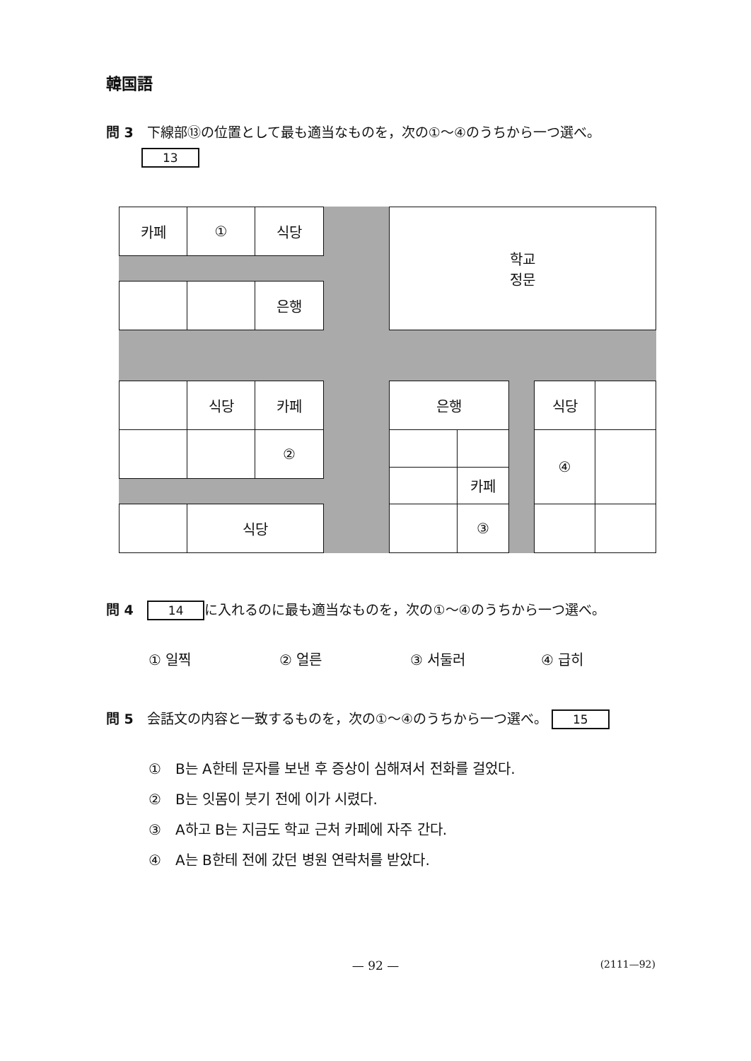韓国語
問 3　下線部⑬の位置として最も適当なものを，次の①～④のうちから一つ選べ。
13
카페 ① 식당
학교
정문
은행
식당 카페
②
식당
은행
카페
③
식당
④
問 4　14 に入れるのに最も適当なものを，次の①～④のうちから一つ選べ。
① 일찍 ② 얼른 ③ 서둘러 ④ 급히
問 5　会話文の内容と一致するものを，次の①～④のうちから一つ選べ。 15
①　B는 A한테 문자를 보낸 후 증상이 심해져서 전화를 걸었다.
②　B는 잇몸이 붓기 전에 이가 시렸다.
③　A하고 B는 지금도 학교 근처 카페에 자주 간다.
④　A는 B한테 전에 갔던 병원 연락처를 받았다.
— 92 — (2111—92)